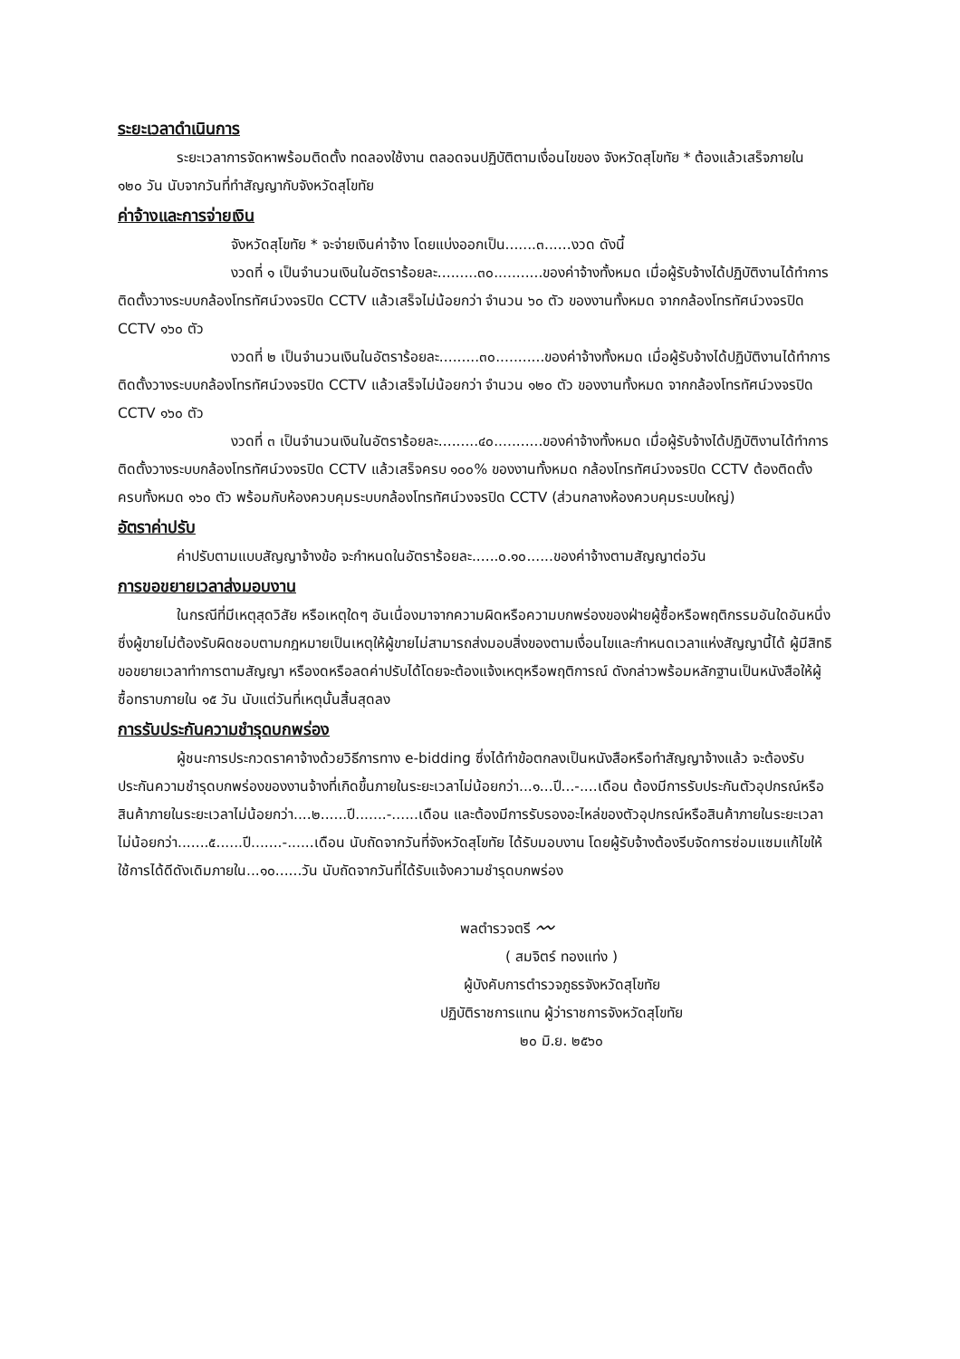ระยะเวลาดำเนินการ
ระยะเวลาการจัดหาพร้อมติดตั้ง ทดลองใช้งาน ตลอดจนปฏิบัติตามเงื่อนไขของ จังหวัดสุโขทัย * ต้องแล้วเสร็จภายใน ๑๒๐ วัน นับจากวันที่ทำสัญญากับจังหวัดสุโขทัย
ค่าจ้างและการจ่ายเงิน
จังหวัดสุโขทัย * จะจ่ายเงินค่าจ้าง โดยแบ่งออกเป็น.......๓......งวด ดังนี้
งวดที่ ๑ เป็นจำนวนเงินในอัตราร้อยละ.........๓๐...........ของค่าจ้างทั้งหมด เมื่อผู้รับจ้างได้ปฏิบัติงานได้ทำการติดตั้งวางระบบกล้องโทรทัศน์วงจรปิด CCTV แล้วเสร็จไม่น้อยกว่า จำนวน ๖๐ ตัว ของงานทั้งหมด จากกล้องโทรทัศน์วงจรปิด CCTV ๑๖๐ ตัว
งวดที่ ๒ เป็นจำนวนเงินในอัตราร้อยละ.........๓๐...........ของค่าจ้างทั้งหมด เมื่อผู้รับจ้างได้ปฏิบัติงานได้ทำการติดตั้งวางระบบกล้องโทรทัศน์วงจรปิด CCTV แล้วเสร็จไม่น้อยกว่า จำนวน ๑๒๐ ตัว ของงานทั้งหมด จากกล้องโทรทัศน์วงจรปิด CCTV ๑๖๐ ตัว
งวดที่ ๓ เป็นจำนวนเงินในอัตราร้อยละ.........๔๐...........ของค่าจ้างทั้งหมด เมื่อผู้รับจ้างได้ปฏิบัติงานได้ทำการติดตั้งวางระบบกล้องโทรทัศน์วงจรปิด CCTV แล้วเสร็จครบ ๑๐๐% ของงานทั้งหมด กล้องโทรทัศน์วงจรปิด CCTV ต้องติดตั้งครบทั้งหมด ๑๖๐ ตัว พร้อมกับห้องควบคุมระบบกล้องโทรทัศน์วงจรปิด CCTV (ส่วนกลางห้องควบคุมระบบใหญ่)
อัตราค่าปรับ
ค่าปรับตามแบบสัญญาจ้างข้อ จะกำหนดในอัตราร้อยละ......๐.๑๐......ของค่าจ้างตามสัญญาต่อวัน
การขอขยายเวลาส่งมอบงาน
ในกรณีที่มีเหตุสุดวิสัย หรือเหตุใดๆ อันเนื่องมาจากความผิดหรือความบกพร่องของฝ่ายผู้ซื้อหรือพฤติกรรมอันใดอันหนึ่งซึ่งผู้ขายไม่ต้องรับผิดชอบตามกฎหมายเป็นเหตุให้ผู้ขายไม่สามารถส่งมอบสิ่งของตามเงื่อนไขและกำหนดเวลาแห่งสัญญานี้ได้ ผู้มีสิทธิขอขยายเวลาทำการตามสัญญา หรืองดหรือลดค่าปรับได้โดยจะต้องแจ้งเหตุหรือพฤติการณ์ ดังกล่าวพร้อมหลักฐานเป็นหนังสือให้ผู้ซื้อทราบภายใน ๑๕ วัน นับแต่วันที่เหตุนั้นสิ้นสุดลง
การรับประกันความชำรุดบกพร่อง
ผู้ชนะการประกวดราคาจ้างด้วยวิธีการทาง e-bidding ซึ่งได้ทำข้อตกลงเป็นหนังสือหรือทำสัญญาจ้างแล้ว จะต้องรับประกันความชำรุดบกพร่องของงานจ้างที่เกิดขึ้นภายในระยะเวลาไม่น้อยกว่า...๑...ปี...-....เดือน ต้องมีการรับประกันตัวอุปกรณ์หรือสินค้าภายในระยะเวลาไม่น้อยกว่า....๒......ปี.......-......เดือน และต้องมีการรับรองอะไหล่ของตัวอุปกรณ์หรือสินค้าภายในระยะเวลาไม่น้อยกว่า.......๕......ปี.......-......เดือน นับถัดจากวันที่จังหวัดสุโขทัย ได้รับมอบงาน โดยผู้รับจ้างต้องรีบจัดการซ่อมแซมแก้ไขให้ใช้การได้ดีดังเดิมภายใน...๑๐......วัน นับถัดจากวันที่ได้รับแจ้งความชำรุดบกพร่อง
พลตำรวจตรี 〰
( สมจิตร์ ทองแท่ง )
ผู้บังคับการตำรวจภูธรจังหวัดสุโขทัย
ปฏิบัติราชการแทน ผู้ว่าราชการจังหวัดสุโขทัย
๒๐ มิ.ย. ๒๕๖๐